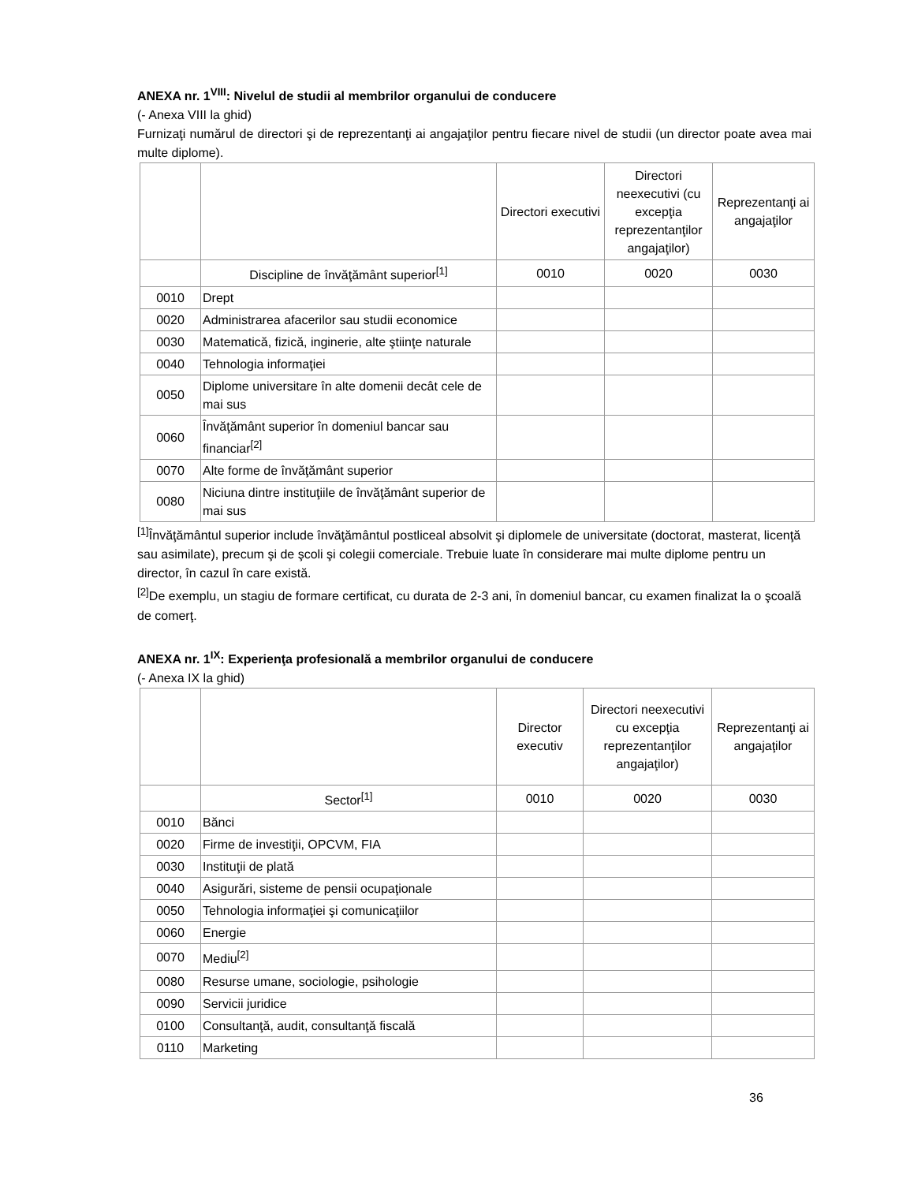ANEXA nr. 1<sup>VIII</sup>: Nivelul de studii al membrilor organului de conducere
(- Anexa VIII la ghid)
Furnizaţi numărul de directori şi de reprezentanţi ai angajaţilor pentru fiecare nivel de studii (un director poate avea mai multe diplome).
| | | Directori executivi | Directori neexecutivi (cu excepţia reprezentanţilor angajaţilor) | Reprezentanţi ai angajaţilor |
| | Discipline de învăţământ superior<sup>[1]</sup> | 0010 | 0020 | 0030 |
| 0010 | Drept | | | |
| 0020 | Administrarea afacerilor sau studii economice | | | |
| 0030 | Matematică, fizică, inginerie, alte ştiinţe naturale | | | |
| 0040 | Tehnologia informaţiei | | | |
| 0050 | Diplome universitare în alte domenii decât cele de mai sus | | | |
| 0060 | Învăţământ superior în domeniul bancar sau financiar<sup>[2]</sup> | | | |
| 0070 | Alte forme de învăţământ superior | | | |
| 0080 | Niciuna dintre instituţiile de învăţământ superior de mai sus | | | |
<sup>[1]</sup> Învăţământul superior include învăţământul postliceal absolvit şi diplomele de universitate (doctorat, masterat, licenţă sau asimilate), precum şi de şcoli şi colegii comerciale. Trebuie luate în considerare mai multe diplome pentru un director, în cazul în care există.
<sup>[2]</sup> De exemplu, un stagiu de formare certificat, cu durata de 2-3 ani, în domeniul bancar, cu examen finalizat la o şcoală de comerţ.
ANEXA nr. 1<sup>IX</sup>: Experienţa profesională a membrilor organului de conducere
(- Anexa IX la ghid)
| | | Director executiv | Directori neexecutivi cu excepţia reprezentanţilor angajaţilor) | Reprezentanţi ai angajaţilor |
| | Sector<sup>[1]</sup> | 0010 | 0020 | 0030 |
| 0010 | Bănci | | | |
| 0020 | Firme de investiţii, OPCVM, FIA | | | |
| 0030 | Instituţii de plată | | | |
| 0040 | Asigurări, sisteme de pensii ocupaţionale | | | |
| 0050 | Tehnologia informaţiei şi comunicaţiilor | | | |
| 0060 | Energie | | | |
| 0070 | Mediu<sup>[2]</sup> | | | |
| 0080 | Resurse umane, sociologie, psihologie | | | |
| 0090 | Servicii juridice | | | |
| 0100 | Consultanţă, audit, consultanţă fiscală | | | |
| 0110 | Marketing | | | |
36